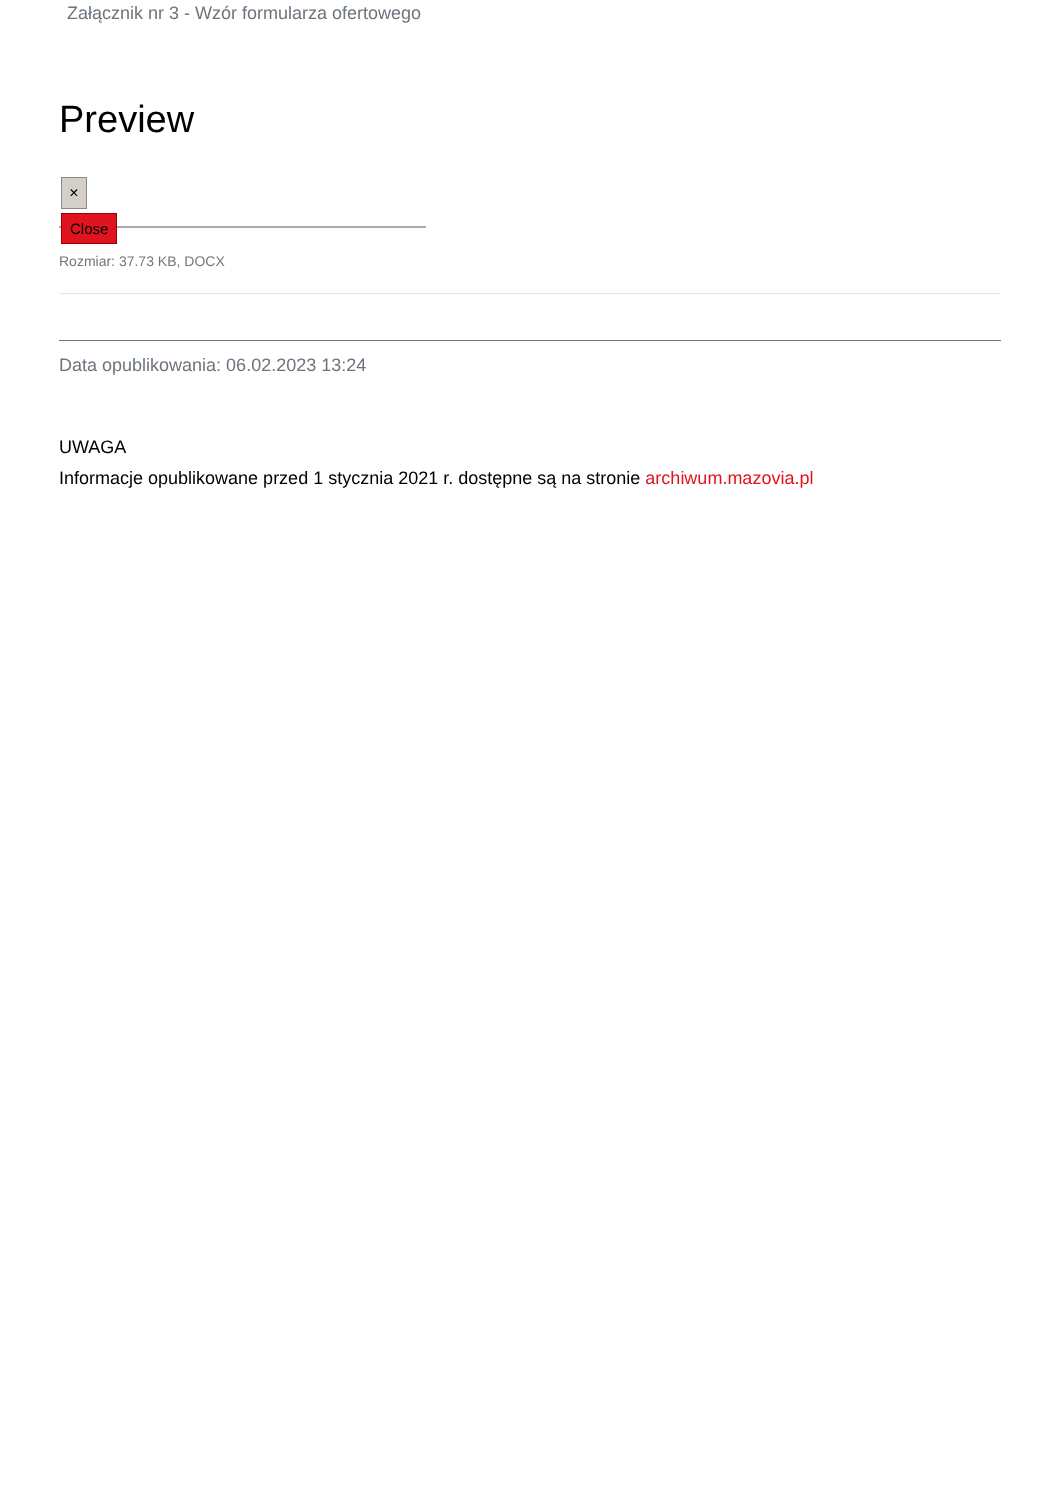Załącznik nr 3 - Wzór formularza ofertowego
Preview
×
Close
Rozmiar: 37.73 KB, DOCX
Data opublikowania: 06.02.2023 13:24
UWAGA
Informacje opublikowane przed 1 stycznia 2021 r. dostępne są na stronie archiwum.mazovia.pl